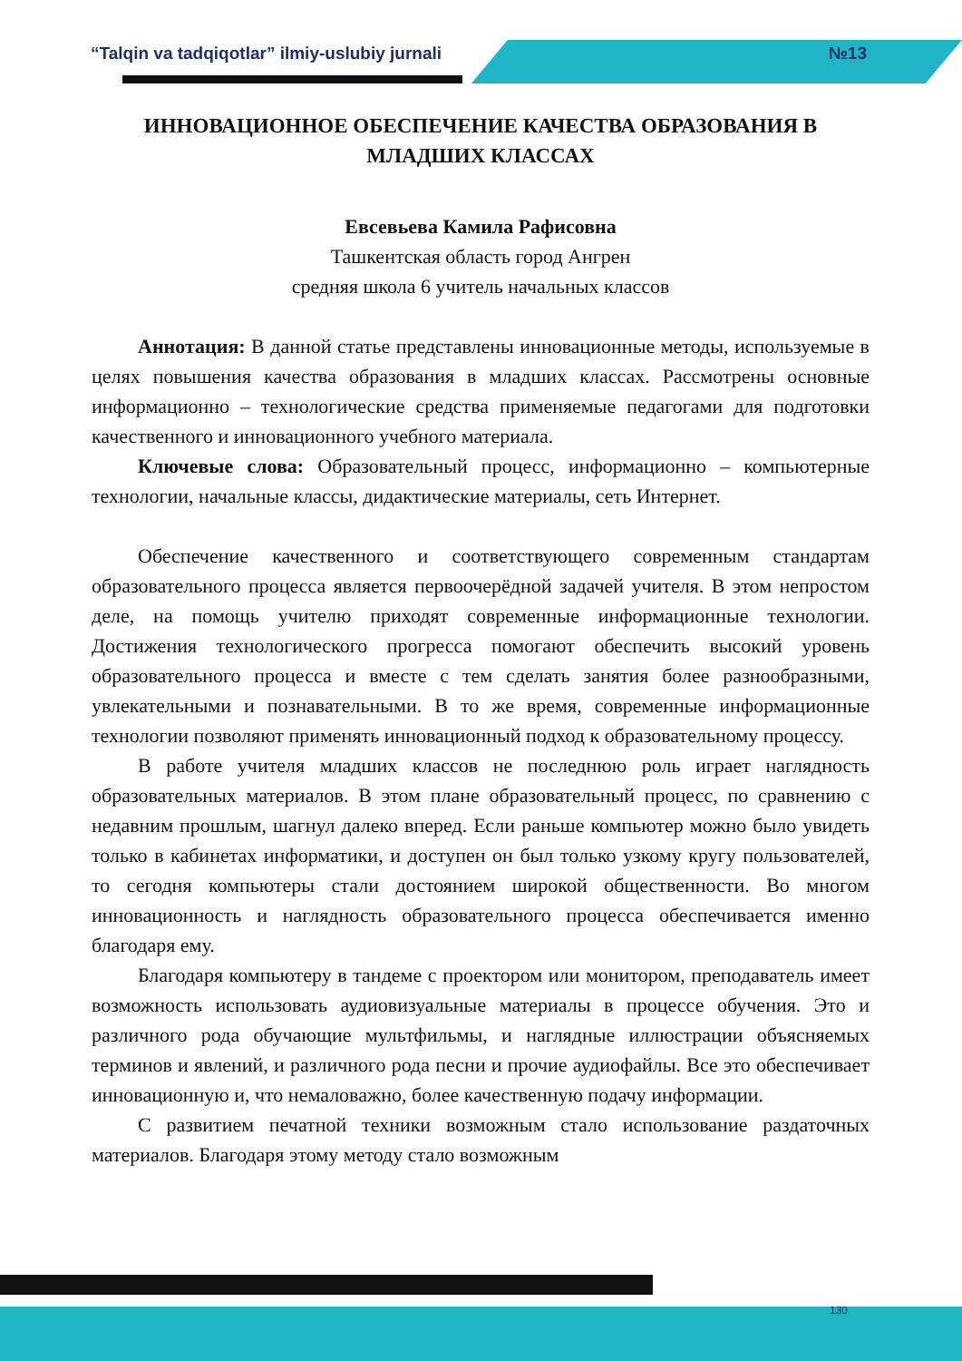“Talqin va tadqiqotlar” ilmiy-uslubiy jurnali №13
ИННОВАЦИОННОЕ ОБЕСПЕЧЕНИЕ КАЧЕСТВА ОБРАЗОВАНИЯ В МЛАДШИХ КЛАССАХ
Евсевьева Камила Рафисовна
Ташкентская область город Ангрен
средняя школа 6 учитель начальных классов
Аннотация: В данной статье представлены инновационные методы, используемые в целях повышения качества образования в младших классах. Рассмотрены основные информационно – технологические средства применяемые педагогами для подготовки качественного и инновационного учебного материала.
Ключевые слова: Образовательный процесс, информационно – компьютерные технологии, начальные классы, дидактические материалы, сеть Интернет.
Обеспечение качественного и соответствующего современным стандартам образовательного процесса является первоочерёдной задачей учителя. В этом непростом деле, на помощь учителю приходят современные информационные технологии. Достижения технологического прогресса помогают обеспечить высокий уровень образовательного процесса и вместе с тем сделать занятия более разнообразными, увлекательными и познавательными. В то же время, современные информационные технологии позволяют применять инновационный подход к образовательному процессу.
В работе учителя младших классов не последнюю роль играет наглядность образовательных материалов. В этом плане образовательный процесс, по сравнению с недавним прошлым, шагнул далеко вперед. Если раньше компьютер можно было увидеть только в кабинетах информатики, и доступен он был только узкому кругу пользователей, то сегодня компьютеры стали достоянием широкой общественности. Во многом инновационность и наглядность образовательного процесса обеспечивается именно благодаря ему.
Благодаря компьютеру в тандеме с проектором или монитором, преподаватель имеет возможность использовать аудиовизуальные материалы в процессе обучения. Это и различного рода обучающие мультфильмы, и наглядные иллюстрации объясняемых терминов и явлений, и различного рода песни и прочие аудиофайлы. Все это обеспечивает инновационную и, что немаловажно, более качественную подачу информации.
С развитием печатной техники возможным стало использование раздаточных материалов. Благодаря этому методу стало возможным
130